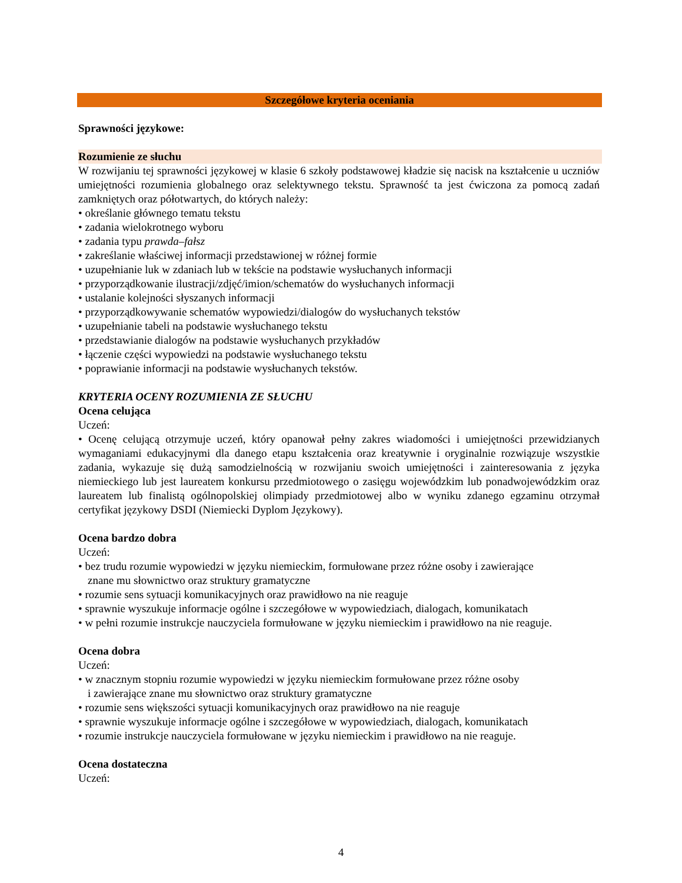Szczegółowe kryteria oceniania
Sprawności językowe:
Rozumienie ze słuchu
W rozwijaniu tej sprawności językowej w klasie 6 szkoły podstawowej kładzie się nacisk na kształcenie u uczniów umiejętności rozumienia globalnego oraz selektywnego tekstu. Sprawność ta jest ćwiczona za pomocą zadań zamkniętych oraz półotwartych, do których należy:
• określanie głównego tematu tekstu
• zadania wielokrotnego wyboru
• zadania typu prawda–fałsz
• zakreślanie właściwej informacji przedstawionej w różnej formie
• uzupełnianie luk w zdaniach lub w tekście na podstawie wysłuchanych informacji
• przyporządkowanie ilustracji/zdjęć/imion/schematów do wysłuchanych informacji
• ustalanie kolejności słyszanych informacji
• przyporządkowywanie schematów wypowiedzi/dialogów do wysłuchanych tekstów
• uzupełnianie tabeli na podstawie wysłuchanego tekstu
• przedstawianie dialogów na podstawie wysłuchanych przykładów
• łączenie części wypowiedzi na podstawie wysłuchanego tekstu
• poprawianie informacji na podstawie wysłuchanych tekstów.
KRYTERIA OCENY ROZUMIENIA ZE SŁUCHU
Ocena celująca
Uczeń:
• Ocenę celującą otrzymuje uczeń, który opanował pełny zakres wiadomości i umiejętności przewidzianych wymaganiami edukacyjnymi dla danego etapu kształcenia oraz kreatywnie i oryginalnie rozwiązuje wszystkie zadania, wykazuje się dużą samodzielnością w rozwijaniu swoich umiejętności i zainteresowania z języka niemieckiego lub jest laureatem konkursu przedmiotowego o zasięgu wojewódzkim lub ponadwojewódzkim oraz laureatem lub finalistą ogólnopolskiej olimpiady przedmiotowej albo w wyniku zdanego egzaminu otrzymał certyfikat językowy DSDI (Niemiecki Dyplom Językowy).
Ocena bardzo dobra
Uczeń:
• bez trudu rozumie wypowiedzi w języku niemieckim, formułowane przez różne osoby i zawierające
znane mu słownictwo oraz struktury gramatyczne
• rozumie sens sytuacji komunikacyjnych oraz prawidłowo na nie reaguje
• sprawnie wyszukuje informacje ogólne i szczegółowe w wypowiedziach, dialogach, komunikatach
• w pełni rozumie instrukcje nauczyciela formułowane w języku niemieckim i prawidłowo na nie reaguje.
Ocena dobra
Uczeń:
• w znacznym stopniu rozumie wypowiedzi w języku niemieckim formułowane przez różne osoby
i zawierające znane mu słownictwo oraz struktury gramatyczne
• rozumie sens większości sytuacji komunikacyjnych oraz prawidłowo na nie reaguje
• sprawnie wyszukuje informacje ogólne i szczegółowe w wypowiedziach, dialogach, komunikatach
• rozumie instrukcje nauczyciela formułowane w języku niemieckim i prawidłowo na nie reaguje.
Ocena dostateczna
Uczeń:
4